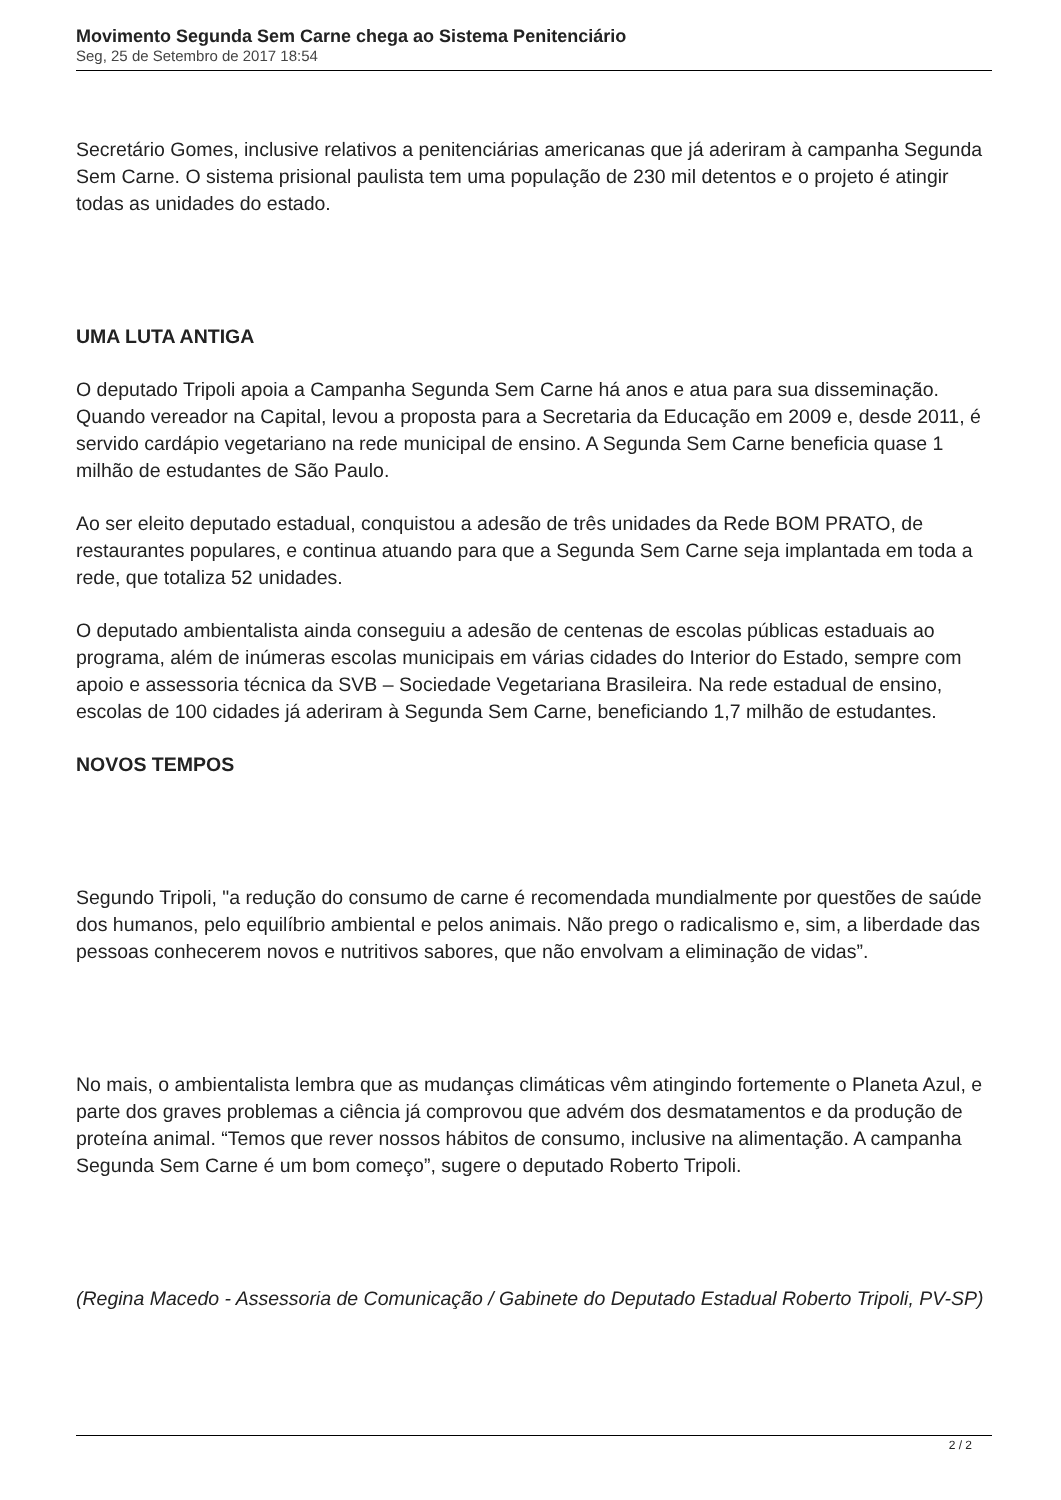Movimento Segunda Sem Carne chega ao Sistema Penitenciário
Seg, 25 de Setembro de 2017 18:54
Secretário Gomes, inclusive relativos a penitenciárias americanas que já aderiram à campanha Segunda Sem Carne. O sistema prisional paulista tem uma população de 230 mil detentos e o projeto é atingir todas as unidades do estado.
UMA LUTA ANTIGA
O deputado Tripoli apoia a Campanha Segunda Sem Carne há anos e atua para sua disseminação. Quando vereador na Capital, levou a proposta para a Secretaria da Educação em 2009 e, desde 2011, é servido cardápio vegetariano na rede municipal de ensino. A Segunda Sem Carne beneficia quase 1 milhão de estudantes de São Paulo.
Ao ser eleito deputado estadual, conquistou a adesão de três unidades da Rede BOM PRATO, de restaurantes populares, e continua atuando para que a Segunda Sem Carne seja implantada em toda a rede, que totaliza 52 unidades.
O deputado ambientalista ainda conseguiu a adesão de centenas de escolas públicas estaduais ao programa, além de inúmeras escolas municipais em várias cidades do Interior do Estado, sempre com apoio e assessoria técnica da SVB – Sociedade Vegetariana Brasileira. Na rede estadual de ensino, escolas de 100 cidades já aderiram à Segunda Sem Carne, beneficiando 1,7 milhão de estudantes.
NOVOS TEMPOS
Segundo Tripoli, "a redução do consumo de carne é recomendada mundialmente por questões de saúde dos humanos, pelo equilíbrio ambiental e pelos animais. Não prego o radicalismo e, sim, a liberdade das pessoas conhecerem novos e nutritivos sabores, que não envolvam a eliminação de vidas”.
No mais, o ambientalista lembra que as mudanças climáticas vêm atingindo fortemente o Planeta Azul, e parte dos graves problemas a ciência já comprovou que advém dos desmatamentos e da produção de proteína animal. “Temos que rever nossos hábitos de consumo, inclusive na alimentação. A campanha Segunda Sem Carne é um bom começo”, sugere o deputado Roberto Tripoli.
(Regina Macedo - Assessoria de Comunicação / Gabinete do Deputado Estadual Roberto Tripoli, PV-SP)
2 / 2